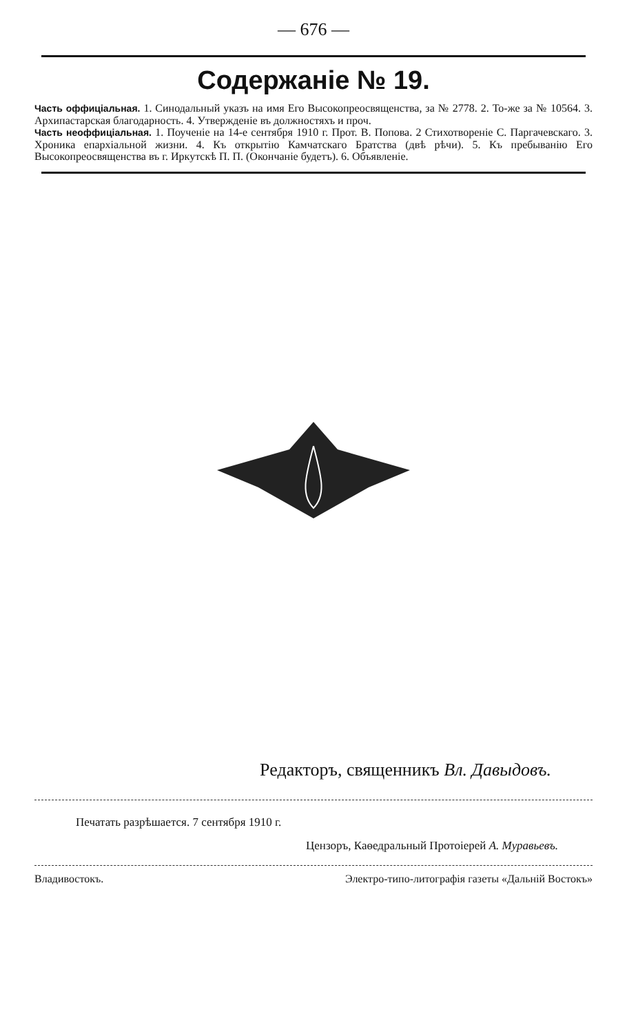— 676 —
Содержаніе № 19.
Часть оффиціальная. 1. Синодальный указъ на имя Его Высокопреосвященства, за № 2778. 2. То-же за № 10564. 3. Архипастарская благодарность. 4. Утвержденіе въ должностяхъ и проч.
Часть неоффиціальная. 1. Поученіе на 14-е сентября 1910 г. Прот. В. Попова. 2 Стихотвореніе С. Паргачевскаго. 3. Хроника епархіальной жизни. 4. Къ открытію Камчатскаго Братства (двѣ рѣчи). 5. Къ пребыванію Его Высокопреосвященства въ г. Иркутскѣ П. П. (Окончаніе будетъ). 6. Объявленіе.
Редакторъ, священникъ Вл. Давыдовъ.
Печатать разрѣшается. 7 сентября 1910 г.
Цензоръ, Каѳедральный Протоіерей А. Муравьевъ.
Владивостокъ. Электро-типо-литографія газеты «Дальній Востокъ»